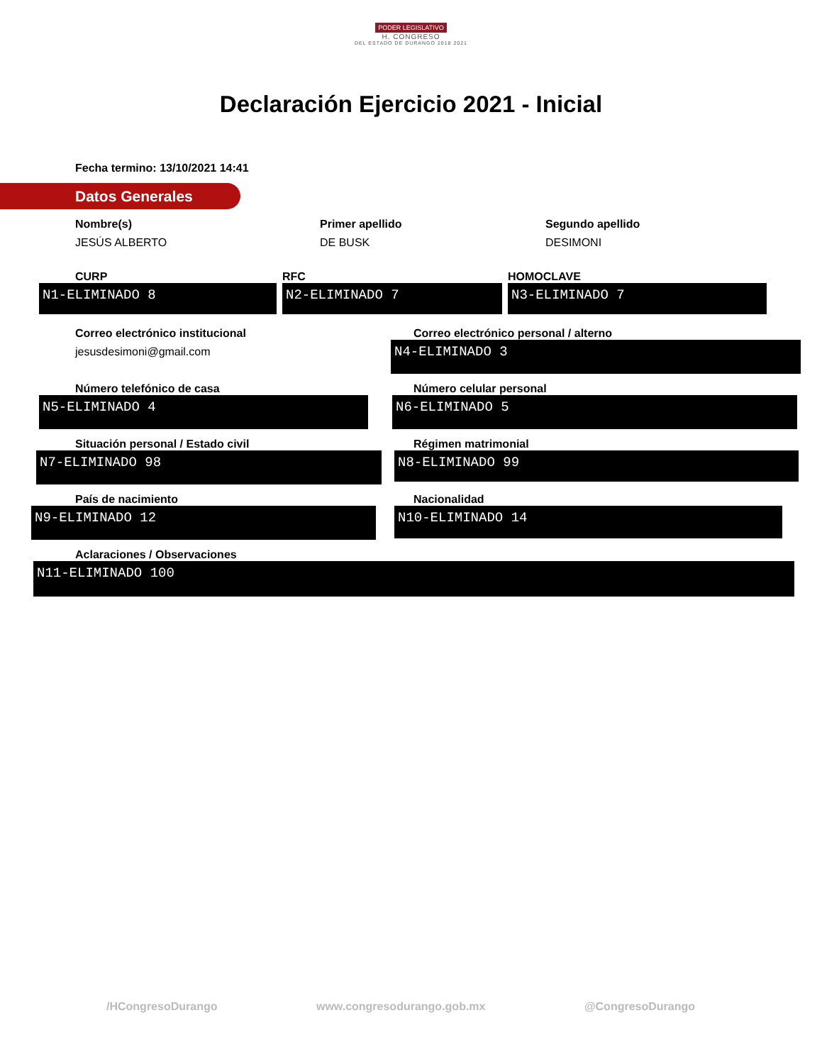PODER LEGISLATIVO
H. CONGRESO
DEL ESTADO DE DURANGO 2018 2021
Declaración Ejercicio 2021 - Inicial
Fecha termino: 13/10/2021 14:41
Datos Generales
Nombre(s)
JESÚS ALBERTO
Primer apellido
DE BUSK
Segundo apellido
DESIMONI
CURP
N1-ELIMINADO 8
RFC
N2-ELIMINADO 7
HOMOCLAVE
N3-ELIMINADO 7
Correo electrónico institucional
jesusdesimoni@gmail.com
Correo electrónico personal / alterno
N4-ELIMINADO 3
Número telefónico de casa
N5-ELIMINADO 4
Número celular personal
N6-ELIMINADO 5
Situación personal / Estado civil
N7-ELIMINADO 98
Régimen matrimonial
N8-ELIMINADO 99
País de nacimiento
N9-ELIMINADO 12
Nacionalidad
N10-ELIMINADO 14
Aclaraciones / Observaciones
N11-ELIMINADO 100
/HCongresoDurango www.congresodurango.gob.mx @CongresoDurango